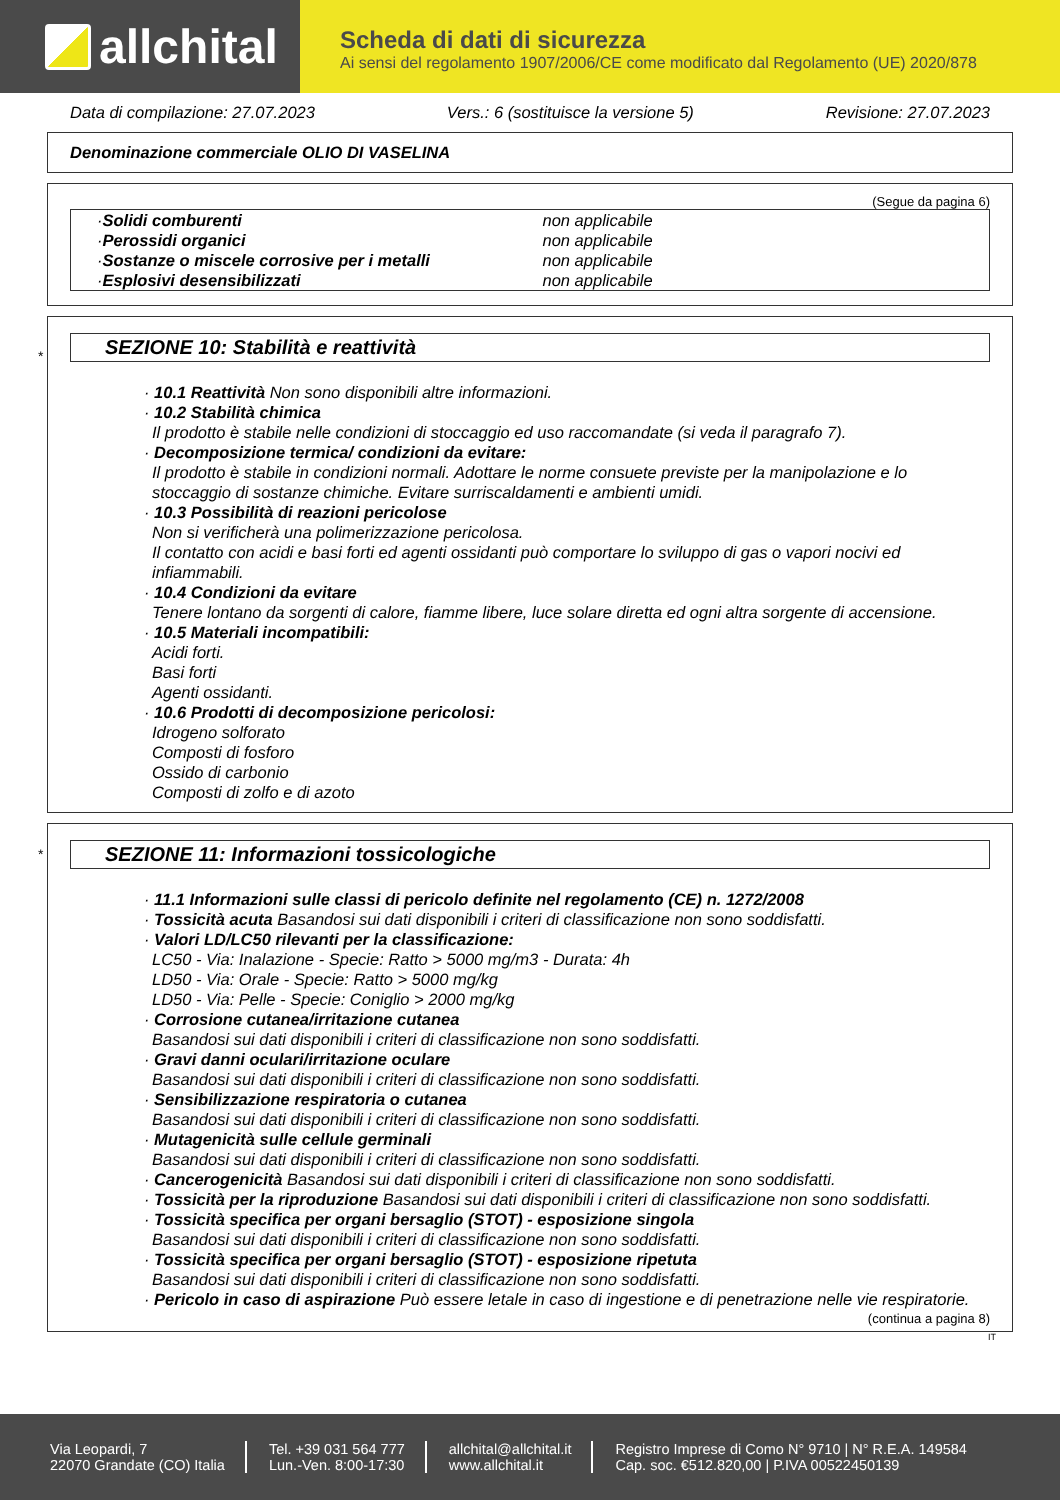allchital
Scheda di dati di sicurezza
Ai sensi del regolamento 1907/2006/CE come modificato dal Regolamento (UE) 2020/878
Data di compilazione: 27.07.2023 Vers.: 6 (sostituisce la versione 5) Revisione: 27.07.2023
Denominazione commerciale OLIO DI VASELINA
(Segue da pagina 6)
· Solidi comburenti non applicabile
· Perossidi organici non applicabile
· Sostanze o miscele corrosive per i metalli non applicabile
· Esplosivi desensibilizzati non applicabile
*
SEZIONE 10: Stabilità e reattività
· 10.1 Reattività Non sono disponibili altre informazioni.
· 10.2 Stabilità chimica
Il prodotto è stabile nelle condizioni di stoccaggio ed uso raccomandate (si veda il paragrafo 7).
· Decomposizione termica/ condizioni da evitare:
Il prodotto è stabile in condizioni normali. Adottare le norme consuete previste per la manipolazione e lo stoccaggio di sostanze chimiche. Evitare surriscaldamenti e ambienti umidi.
· 10.3 Possibilità di reazioni pericolose
Non si verificherà una polimerizzazione pericolosa.
Il contatto con acidi e basi forti ed agenti ossidanti può comportare lo sviluppo di gas o vapori nocivi ed infiammabili.
· 10.4 Condizioni da evitare
Tenere lontano da sorgenti di calore, fiamme libere, luce solare diretta ed ogni altra sorgente di accensione.
· 10.5 Materiali incompatibili:
Acidi forti.
Basi forti
Agenti ossidanti.
· 10.6 Prodotti di decomposizione pericolosi:
Idrogeno solforato
Composti di fosforo
Ossido di carbonio
Composti di zolfo e di azoto
*
SEZIONE 11: Informazioni tossicologiche
· 11.1 Informazioni sulle classi di pericolo definite nel regolamento (CE) n. 1272/2008
· Tossicità acuta Basandosi sui dati disponibili i criteri di classificazione non sono soddisfatti.
· Valori LD/LC50 rilevanti per la classificazione:
LC50 - Via: Inalazione - Specie: Ratto > 5000 mg/m3 - Durata: 4h
LD50 - Via: Orale - Specie: Ratto > 5000 mg/kg
LD50 - Via: Pelle - Specie: Coniglio > 2000 mg/kg
· Corrosione cutanea/irritazione cutanea
Basandosi sui dati disponibili i criteri di classificazione non sono soddisfatti.
· Gravi danni oculari/irritazione oculare
Basandosi sui dati disponibili i criteri di classificazione non sono soddisfatti.
· Sensibilizzazione respiratoria o cutanea
Basandosi sui dati disponibili i criteri di classificazione non sono soddisfatti.
· Mutagenicità sulle cellule germinali
Basandosi sui dati disponibili i criteri di classificazione non sono soddisfatti.
· Cancerogenicità Basandosi sui dati disponibili i criteri di classificazione non sono soddisfatti.
· Tossicità per la riproduzione Basandosi sui dati disponibili i criteri di classificazione non sono soddisfatti.
· Tossicità specifica per organi bersaglio (STOT) - esposizione singola
Basandosi sui dati disponibili i criteri di classificazione non sono soddisfatti.
· Tossicità specifica per organi bersaglio (STOT) - esposizione ripetuta
Basandosi sui dati disponibili i criteri di classificazione non sono soddisfatti.
· Pericolo in caso di aspirazione Può essere letale in caso di ingestione e di penetrazione nelle vie respiratorie.
(continua a pagina 8)
IT
Via Leopardi, 7
22070 Grandate (CO) Italia
Tel. +39 031 564 777
Lun.-Ven. 8:00-17:30
allchital@allchital.it
www.allchital.it
Registro Imprese di Como N° 9710 | N° R.E.A. 149584
Cap. soc. €512.820,00 | P.IVA 00522450139